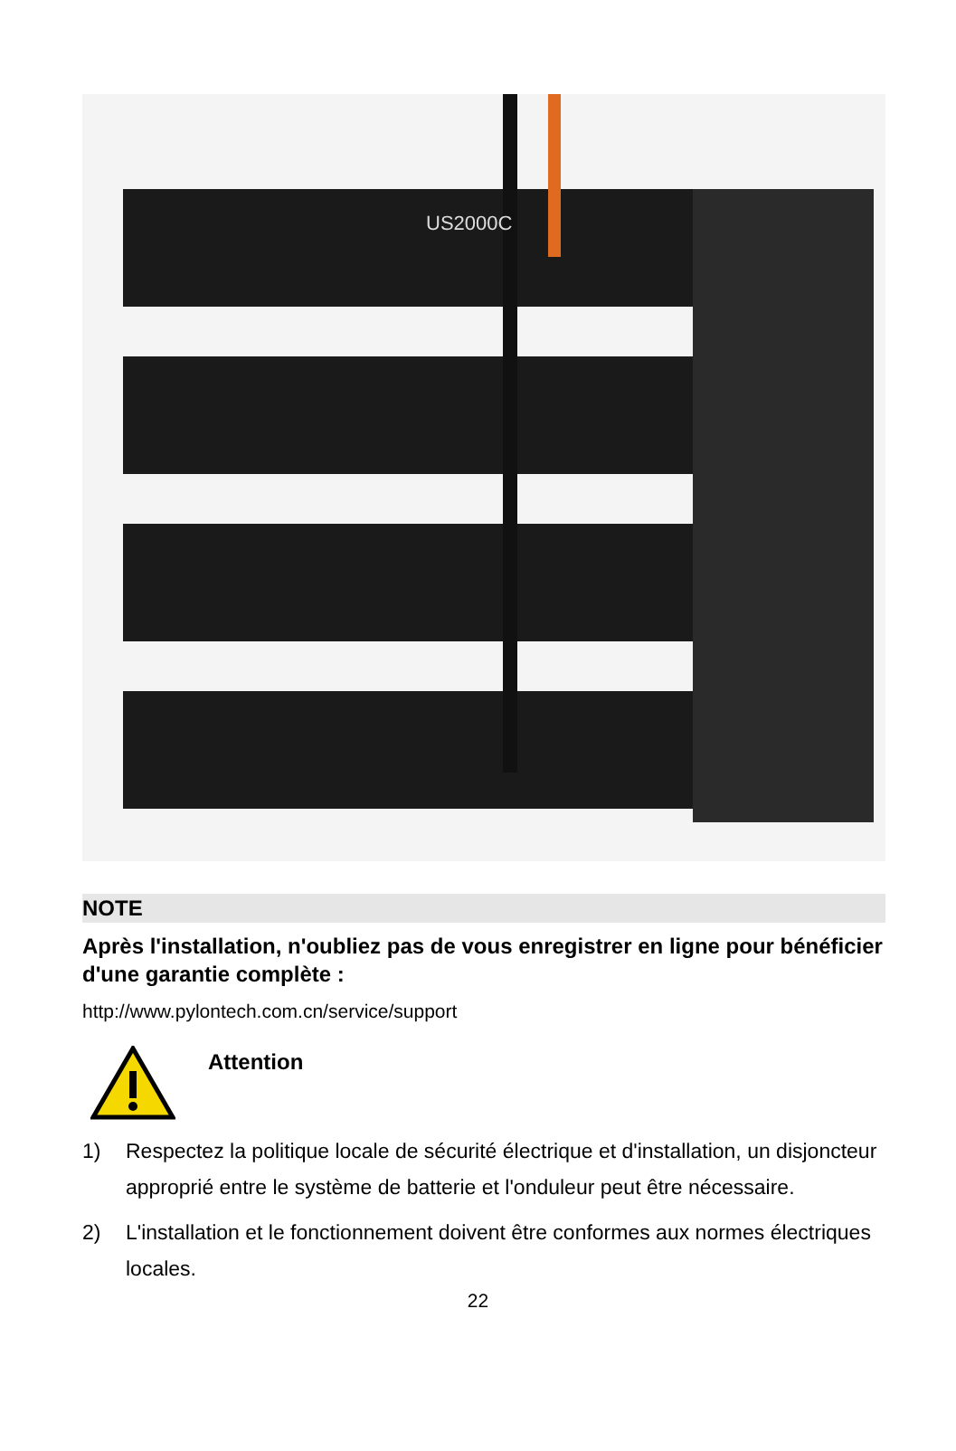US2000C
NOTE
Après l'installation, n'oubliez pas de vous enregistrer en ligne pour bénéficier d'une garantie complète :
http://www.pylontech.com.cn/service/support
Attention
1) Respectez la politique locale de sécurité électrique et d'installation, un disjoncteur approprié entre le système de batterie et l'onduleur peut être nécessaire.
2) L'installation et le fonctionnement doivent être conformes aux normes électriques locales.
22